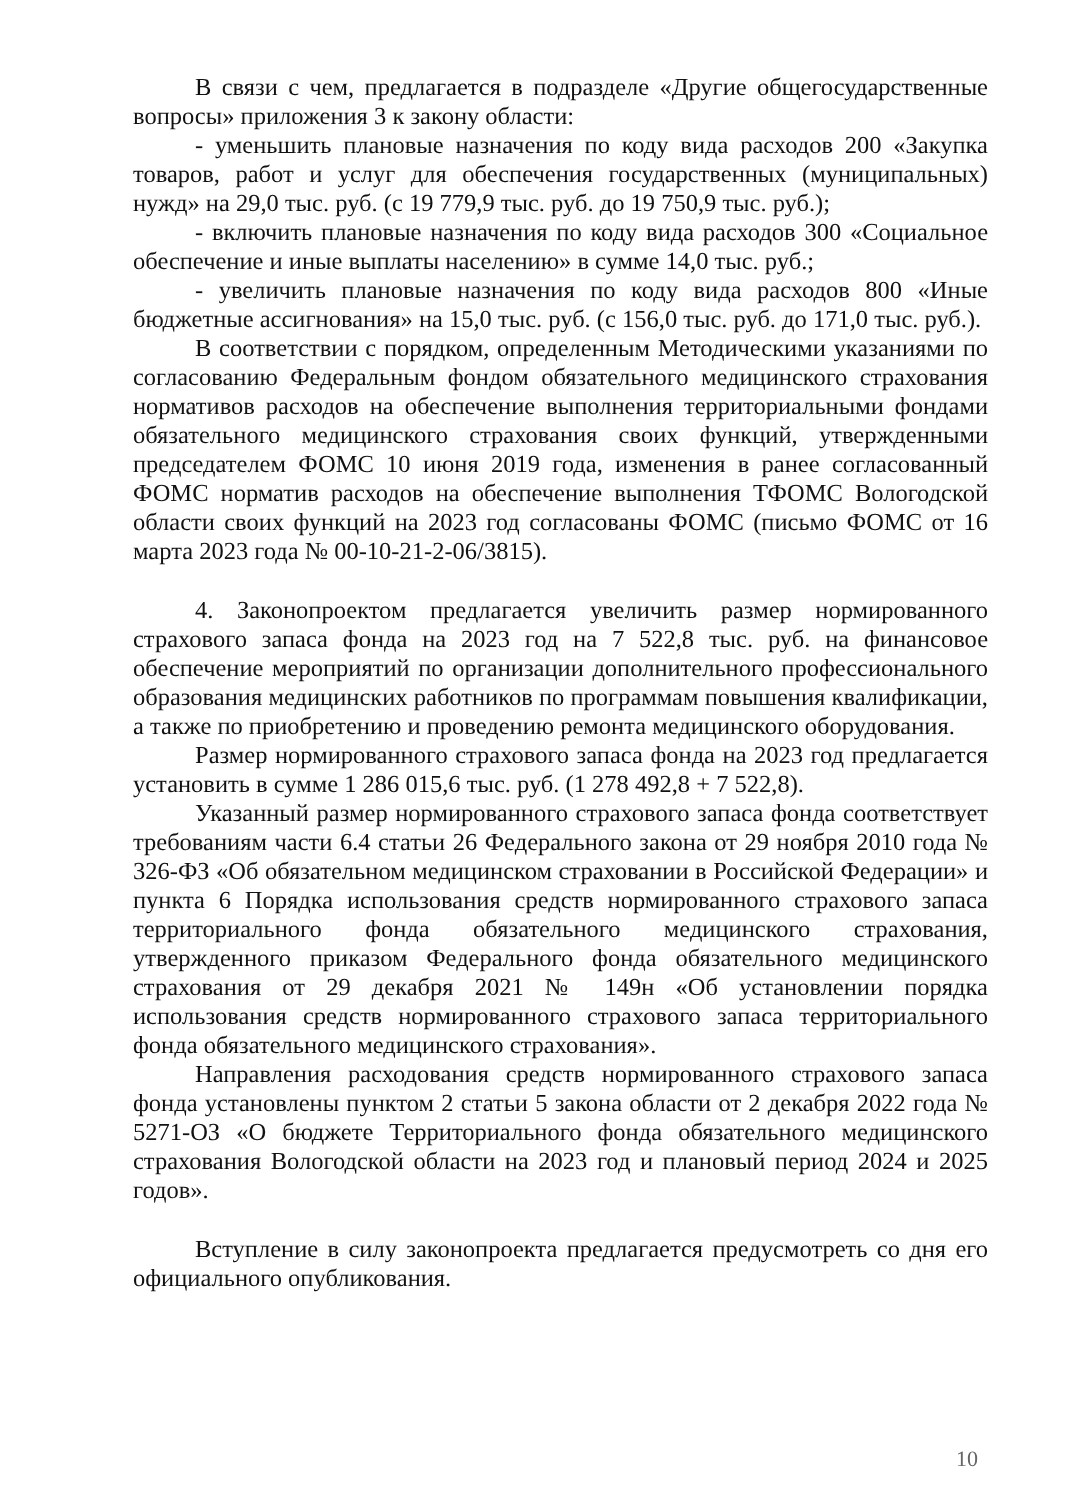В связи с чем, предлагается в подразделе «Другие общегосударственные вопросы» приложения 3 к закону области:
- уменьшить плановые назначения по коду вида расходов 200 «Закупка товаров, работ и услуг для обеспечения государственных (муниципальных) нужд» на 29,0 тыс. руб. (с 19 779,9 тыс. руб. до 19 750,9 тыс. руб.);
- включить плановые назначения по коду вида расходов 300 «Социальное обеспечение и иные выплаты населению» в сумме 14,0 тыс. руб.;
- увеличить плановые назначения по коду вида расходов 800 «Иные бюджетные ассигнования» на 15,0 тыс. руб. (с 156,0 тыс. руб. до 171,0 тыс. руб.).
В соответствии с порядком, определенным Методическими указаниями по согласованию Федеральным фондом обязательного медицинского страхования нормативов расходов на обеспечение выполнения территориальными фондами обязательного медицинского страхования своих функций, утвержденными председателем ФОМС 10 июня 2019 года, изменения в ранее согласованный ФОМС норматив расходов на обеспечение выполнения ТФОМС Вологодской области своих функций на 2023 год согласованы ФОМС (письмо ФОМС от 16 марта 2023 года № 00-10-21-2-06/3815).
4. Законопроектом предлагается увеличить размер нормированного страхового запаса фонда на 2023 год на 7 522,8 тыс. руб. на финансовое обеспечение мероприятий по организации дополнительного профессионального образования медицинских работников по программам повышения квалификации, а также по приобретению и проведению ремонта медицинского оборудования.
Размер нормированного страхового запаса фонда на 2023 год предлагается установить в сумме 1 286 015,6 тыс. руб. (1 278 492,8 + 7 522,8).
Указанный размер нормированного страхового запаса фонда соответствует требованиям части 6.4 статьи 26 Федерального закона от 29 ноября 2010 года № 326-ФЗ «Об обязательном медицинском страховании в Российской Федерации» и пункта 6 Порядка использования средств нормированного страхового запаса территориального фонда обязательного медицинского страхования, утвержденного приказом Федерального фонда обязательного медицинского страхования от 29 декабря 2021 № 149н «Об установлении порядка использования средств нормированного страхового запаса территориального фонда обязательного медицинского страхования».
Направления расходования средств нормированного страхового запаса фонда установлены пунктом 2 статьи 5 закона области от 2 декабря 2022 года № 5271-ОЗ «О бюджете Территориального фонда обязательного медицинского страхования Вологодской области на 2023 год и плановый период 2024 и 2025 годов».
Вступление в силу законопроекта предлагается предусмотреть со дня его официального опубликования.
10